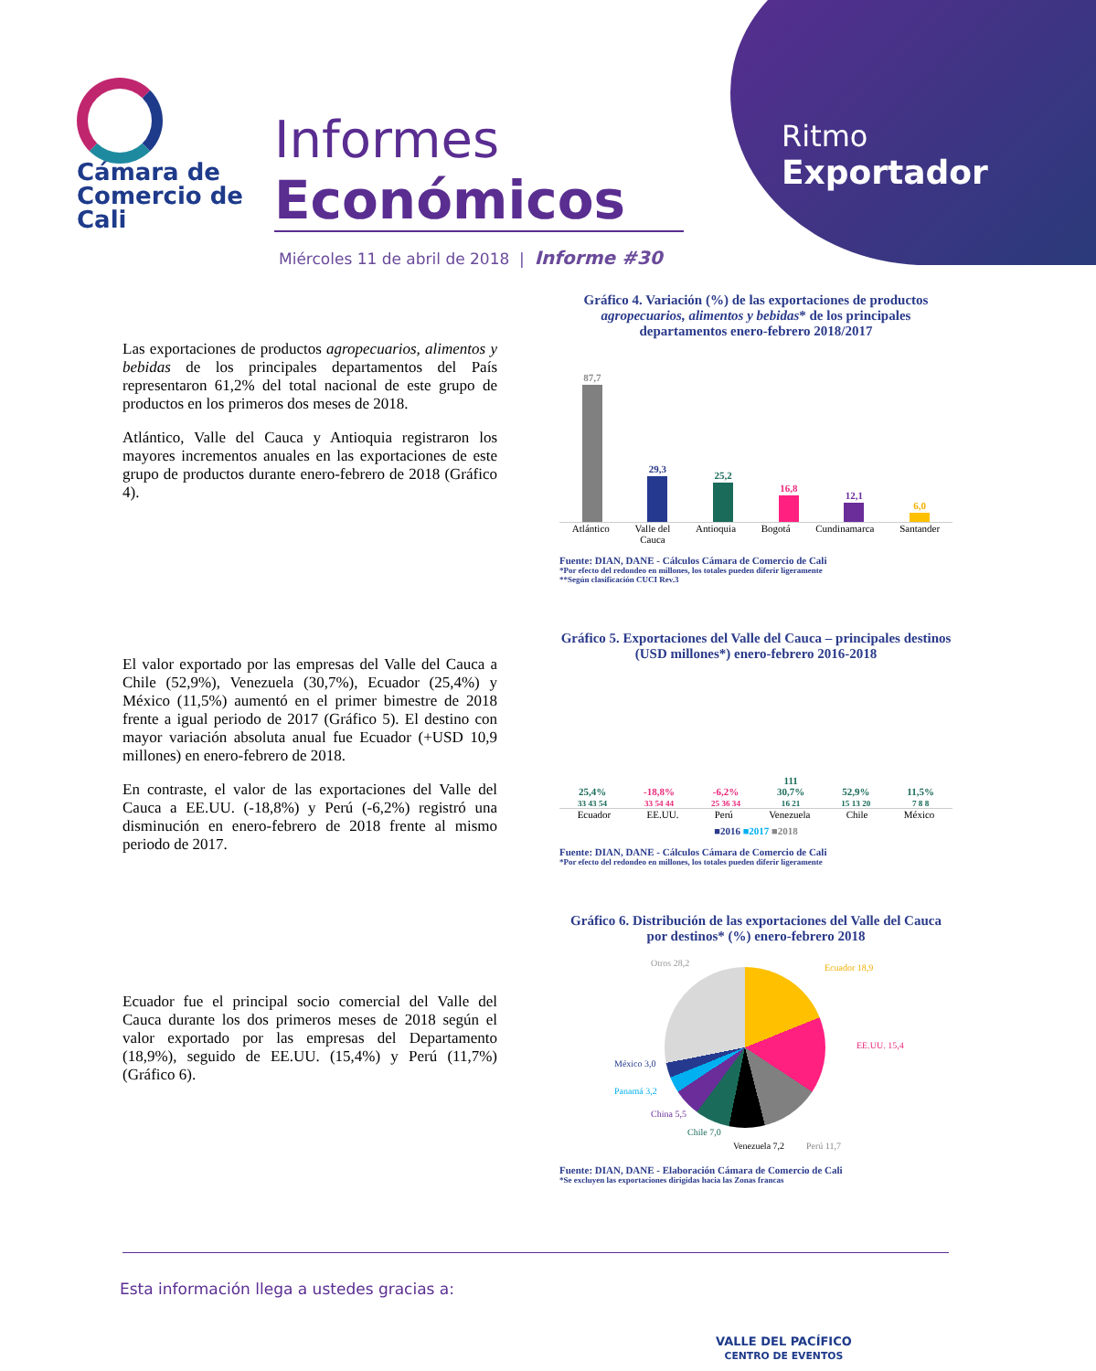Cámara de
Comercio de
Cali
Informes
Económicos
Miércoles 11 de abril de 2018 | Informe #30
Ritmo
Exportador
Las exportaciones de productos agropecuarios, alimentos y bebidas de los principales departamentos del País representaron 61,2% del total nacional de este grupo de productos en los primeros dos meses de 2018.
Atlántico, Valle del Cauca y Antioquia registraron los mayores incrementos anuales en las exportaciones de este grupo de productos durante enero-febrero de 2018 (Gráfico 4).
Gráfico 4. Variación (%) de las exportaciones de productos agropecuarios, alimentos y bebidas* de los principales departamentos enero-febrero 2018/2017
87,7
29,3
25,2
16,8
12,1
6,0
Atlántico Valle del
Cauca Antioquia Bogotá Cundinamarca Santander
Fuente: DIAN, DANE - Cálculos Cámara de Comercio de Cali
*Por efecto del redondeo en millones, los totales pueden diferir ligeramente
**Según clasificación CUCI Rev.3
El valor exportado por las empresas del Valle del Cauca a Chile (52,9%), Venezuela (30,7%), Ecuador (25,4%) y México (11,5%) aumentó en el primer bimestre de 2018 frente a igual periodo de 2017 (Gráfico 5). El destino con mayor variación absoluta anual fue Ecuador (+USD 10,9 millones) en enero-febrero de 2018.
En contraste, el valor de las exportaciones del Valle del Cauca a EE.UU. (-18,8%) y Perú (-6,2%) registró una disminución en enero-febrero de 2018 frente al mismo periodo de 2017.
Gráfico 5. Exportaciones del Valle del Cauca – principales destinos (USD millones*) enero-febrero 2016-2018
25,4%
33 43 54
-18,8%
33 54 44
-6,2%
25 36 34
111
30,7%
16 21
52,9%
15 13 20
11,5%
7 8 8
Ecuador EE.UU. Perú Venezuela Chile México
■2016 ■2017 ■2018
Fuente: DIAN, DANE - Cálculos Cámara de Comercio de Cali
*Por efecto del redondeo en millones, los totales pueden diferir ligeramente
Ecuador fue el principal socio comercial del Valle del Cauca durante los dos primeros meses de 2018 según el valor exportado por las empresas del Departamento (18,9%), seguido de EE.UU. (15,4%) y Perú (11,7%) (Gráfico 6).
Gráfico 6. Distribución de las exportaciones del Valle del Cauca por destinos* (%) enero-febrero 2018
Otros 28,2 Ecuador 18,9
EE.UU. 15,4
Perú 11,7 Venezuela 7,2
Chile 7,0
China 5,5
Panamá 3,2
México 3,0
Fuente: DIAN, DANE - Elaboración Cámara de Comercio de Cali
*Se excluyen las exportaciones dirigidas hacia las Zonas francas
Esta información llega a ustedes gracias a:
VALLE DEL PACÍFICO
CENTRO DE EVENTOS